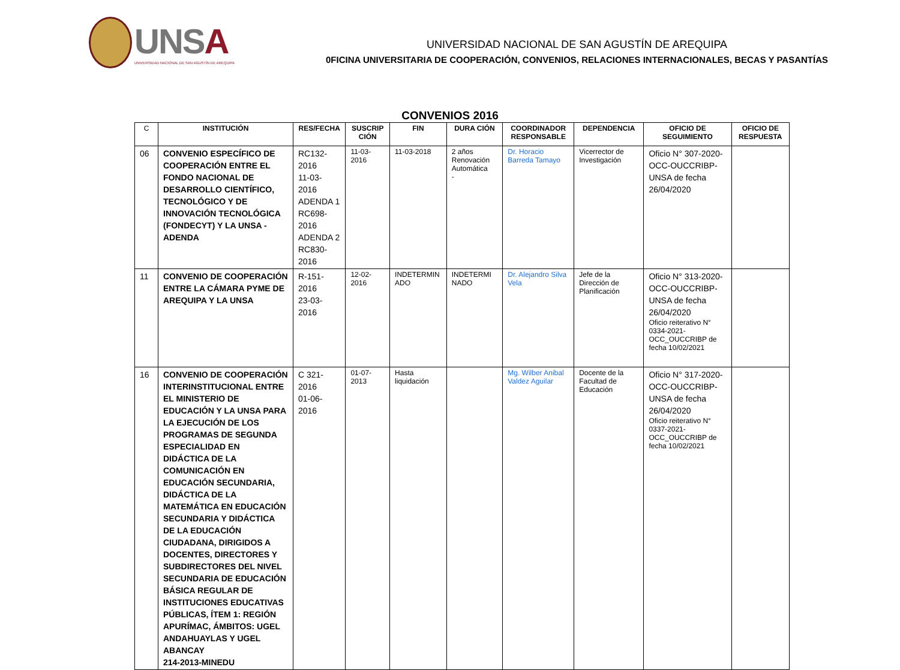UNSA
UNIVERSIDAD NACIONAL DE SAN AGUSTÍN DE AREQUIPA
UNIVERSIDAD NACIONAL DE SAN AGUSTÍN DE AREQUIPA
0FICINA UNIVERSITARIA DE COOPERACIÓN, CONVENIOS, RELACIONES INTERNACIONALES, BECAS Y PASANTÍAS
CONVENIOS 2016
| C | INSTITUCIÓN | RES/FECHA | SUSCRIP CIÓN | FIN | DURA CIÓN | COORDINADOR RESPONSABLE | DEPENDENCIA | OFICIO DE SEGUIMIENTO | OFICIO DE RESPUESTA |
| --- | --- | --- | --- | --- | --- | --- | --- | --- | --- |
| 06 | CONVENIO ESPECÍFICO DE COOPERACIÓN ENTRE EL FONDO NACIONAL DE DESARROLLO CIENTÍFICO, TECNOLÓGICO Y DE INNOVACIÓN TECNOLÓGICA (FONDECYT) Y LA UNSA -ADENDA | RC132-2016 11-03-2016 ADENDA 1 RC698-2016 ADENDA 2 RC830-2016 | 11-03-2016 | 11-03-2018 | 2 años Renovación Automática - | Dr. Horacio Barreda Tamayo | Vicerrector de Investigación | Oficio N° 307-2020-OCC-OUCCRIBP-UNSA de fecha 26/04/2020 | |
| 11 | CONVENIO DE COOPERACIÓN ENTRE LA CÁMARA PYME DE AREQUIPA Y LA UNSA | R-151-2016 23-03-2016 | 12-02-2016 | INDETERMIN ADO | INDETERMI NADO | Dr. Alejandro Silva Vela | Jefe de la Dirección de Planificación | Oficio N° 313-2020-OCC-OUCCRIBP-UNSA de fecha 26/04/2020 Oficio reiterativo N° 0334-2021-OCC_OUCCRIBP de fecha 10/02/2021 | |
| 16 | CONVENIO DE COOPERACIÓN INTERINSTITUCIONAL ENTRE EL MINISTERIO DE EDUCACIÓN Y LA UNSA PARA LA EJECUCIÓN DE LOS PROGRAMAS DE SEGUNDA ESPECIALIDAD EN DIDÁCTICA DE LA COMUNICACIÓN EN EDUCACIÓN SECUNDARIA, DIDÁCTICA DE LA MATEMÁTICA EN EDUCACIÓN SECUNDARIA Y DIDÁCTICA DE LA EDUCACIÓN CIUDADANA, DIRIGIDOS A DOCENTES, DIRECTORES Y SUBDIRECTORES DEL NIVEL SECUNDARIA DE EDUCACIÓN BÁSICA REGULAR DE INSTITUCIONES EDUCATIVAS PÚBLICAS, ÍTEM 1: REGIÓN APURÍMAC, ÁMBITOS: UGEL ANDAHUAYLAS Y UGEL ABANCAY 214-2013-MINEDU | C 321-2016 01-06-2016 | 01-07-2013 | Hasta liquidación | | Mg. Wilber Anibal Valdez Aguilar | Docente de la Facultad de Educación | Oficio N° 317-2020-OCC-OUCCRIBP-UNSA de fecha 26/04/2020 Oficio reiterativo N° 0337-2021-OCC_OUCCRIBP de fecha 10/02/2021 | |